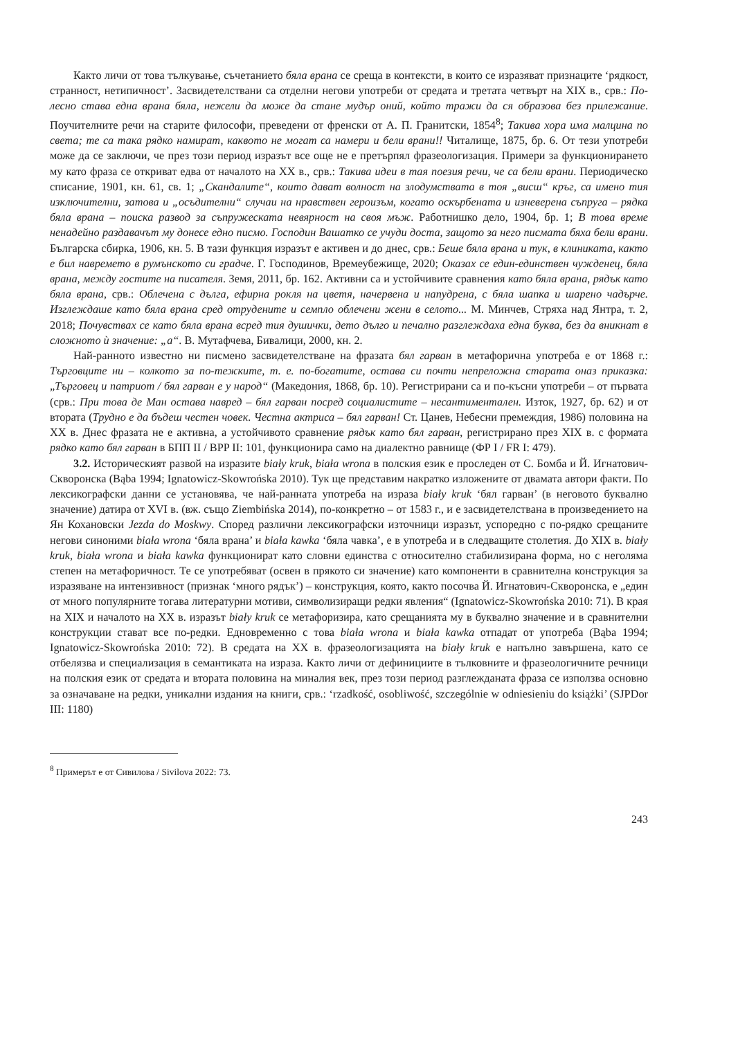Както личи от това тълкување, съчетанието бяла врана се среща в контексти, в които се изразяват признаците ‘рядкост, странност, нетипичност’. Засвидетелствани са отделни негови употреби от средата и третата четвърт на XIX в., срв.: По-лесно става една врана бяла, нежели да може да стане мудър оний, който тражи да ся образова без прилежание. Поучителните речи на старите философи, преведени от френски от А. П. Гранитски, 1854<sup>8</sup>; Такива хора има малцина по света; те са така рядко намират, каквото не могат са намери и бели врани!! Читалище, 1875, бр. 6. От тези употреби може да се заключи, че през този период изразът все още не е претърпял фразеологизация. Примери за функционирането му като фраза се откриват едва от началото на XX в., срв.: Такива идеи в тая поезия речи, че са бели врани. Периодическо списание, 1901, кн. 61, св. 1; „Скандалите“, които дават волност на злодумствата в тоя „висш“ кръг, са имено тия изключителни, затова и „осъдителни“ случаи на нравствен героизъм, когато оскърбената и изневерена съпруга – рядка бяла врана – поиска развод за съпружеската невярност на своя мъж. Работнишко дело, 1904, бр. 1; В това време ненадейно раздавачът му донесе едно писмо. Господин Вашатко се учуди доста, защото за него писмата бяха бели врани. Българска сбирка, 1906, кн. 5. В тази функция изразът е активен и до днес, срв.: Беше бяла врана и тук, в клиниката, както е бил навремето в румънското си градче. Г. Господинов, Времеубежище, 2020; Оказах се един-единствен чужденец, бяла врана, между гостите на писателя. Земя, 2011, бр. 162. Активни са и устойчивите сравнения като бяла врана, рядък като бяла врана, срв.: Облечена с дълга, ефирна рокля на цветя, начервена и напудрена, с бяла шапка и шарено чадърче. Изглеждаше като бяла врана сред отрудените и семпло облечени жени в селото... М. Минчев, Стряха над Янтра, т. 2, 2018; Почувствах се като бяла врана всред тия душички, дето дълго и печално разглеждаха една буква, без да вникнат в сложното ѝ значение: „а“. В. Мутафчева, Бивалици, 2000, кн. 2.
Най-ранното известно ни писмено засвидетелстване на фразата бял гарван в метафорична употреба е от 1868 г.: Търговците ни – колкото за по-тежките, т. е. по-богатите, остава си почти непреложна старата оназ приказка: „Търговец и патриот / бял гарван е у народ“ (Македония, 1868, бр. 10). Регистрирани са и по-късни употреби – от първата (срв.: При това де Ман остава навред – бял гарван посред социалистите – несантиментален. Изток, 1927, бр. 62) и от втората (Трудно е да бъдеш честен човек. Честна актриса – бял гарван! Ст. Цанев, Небесни премеждия, 1986) половина на XX в. Днес фразата не е активна, а устойчивото сравнение рядък като бял гарван, регистрирано през XIX в. с формата рядко като бял гарван в БПП II / BPP II: 101, функционира само на диалектно равнище (ФР I / FR I: 479).
3.2. Историческият развой на изразите biały kruk, biała wrona в полския език е проследен от С. Бомба и Й. Игнатович-Скворонска (Bąba 1994; Ignatowicz-Skowrońska 2010). Тук ще представим накратко изложените от двамата автори факти. По лексикографски данни се установява, че най-ранната употреба на израза biały kruk ‘бял гарван’ (в неговото буквално значение) датира от XVI в. (вж. също Ziembińska 2014), по-конкретно – от 1583 г., и е засвидетелствана в произведението на Ян Кохановски Jezda do Moskwy. Според различни лексикографски източници изразът, успоредно с по-рядко срещаните негови синоними biała wrona ‘бяла врана’ и biała kawka ‘бяла чавка’, е в употреба и в следващите столетия. До XIX в. biały kruk, biała wrona и biała kawka функционират като словни единства с относително стабилизирана форма, но с неголяма степен на метафоричност. Те се употребяват (освен в прякото си значение) като компоненти в сравнителна конструкция за изразяване на интензивност (признак ‘много рядък’) – конструкция, която, както посочва Й. Игнатович-Скворонска, е „един от много популярните тогава литературни мотиви, символизиращи редки явления“ (Ignatowicz-Skowrońska 2010: 71). В края на XIX и началото на XX в. изразът biały kruk се метафоризира, като срещанията му в буквално значение и в сравнителни конструкции стават все по-редки. Едновременно с това biała wrona и biała kawka отпадат от употреба (Bąba 1994; Ignatowicz-Skowrońska 2010: 72). В средата на XX в. фразеологизацията на biały kruk е напълно завършена, като се отбелязва и специализация в семантиката на израза. Както личи от дефинициите в тълковните и фразеологичните речници на полския език от средата и втората половина на миналия век, през този период разглежданата фраза се използва основно за означаване на редки, уникални издания на книги, срв.: ‘rzadkość, osobliwość, szczególnie w odniesieniu do książki’ (SJPDor III: 1180)
<sup>8</sup> Примерът е от Сивилова / Sivilova 2022: 73.
243